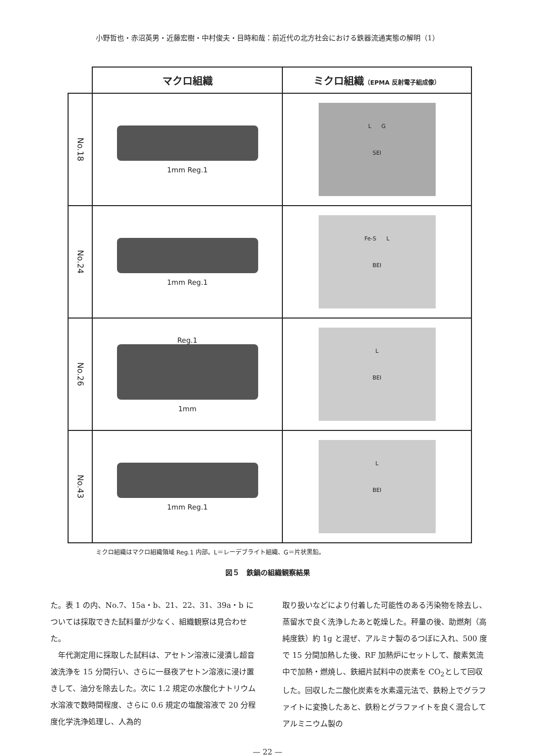小野哲也・赤沼英男・近藤宏樹・中村俊夫・目時和哉：前近代の北方社会における鉄器流通実態の解明（1）
| | マクロ組織 | ミクロ組織 （EPMA 反射電子組成像） |
| --- | --- | --- |
| No.18 | 1mm Reg.1 | L G SEI |
| No.24 | 1mm Reg.1 | Fe-S L BEI |
| No.26 | Reg.1 1mm | L BEI |
| No.43 | 1mm Reg.1 | L BEI |
ミクロ組織はマクロ組織領域 Reg.1 内部。L＝レーデブライト組織、G＝片状黒鉛。
図５　鉄鍋の組織観察結果
た。表 1 の内、No.7、15a・b、21、22、31、39a・b については採取できた試料量が少なく、組織観察は見合わせた。
　年代測定用に採取した試料は、アセトン溶液に浸漬し超音波洗浄を 15 分間行い、さらに一昼夜アセトン溶液に浸け置きして、油分を除去した。次に 1.2 規定の水酸化ナトリウム水溶液で数時間程度、さらに 0.6 規定の塩酸溶液で 20 分程度化学洗浄処理し、人為的
取り扱いなどにより付着した可能性のある汚染物を除去し、蒸留水で良く洗浄したあと乾燥した。秤量の後、助燃剤（高純度鉄）約 1g と混ぜ、アルミナ製のるつぼに入れ、500 度で 15 分間加熱した後、RF 加熱炉にセットして、酸素気流中で加熱・燃焼し、鉄細片試料中の炭素を CO<sub>2</sub>として回収した。回収した二酸化炭素を水素還元法で、鉄粉上でグラファイトに変換したあと、鉄粉とグラファイトを良く混合してアルミニウム製の
— 22 —